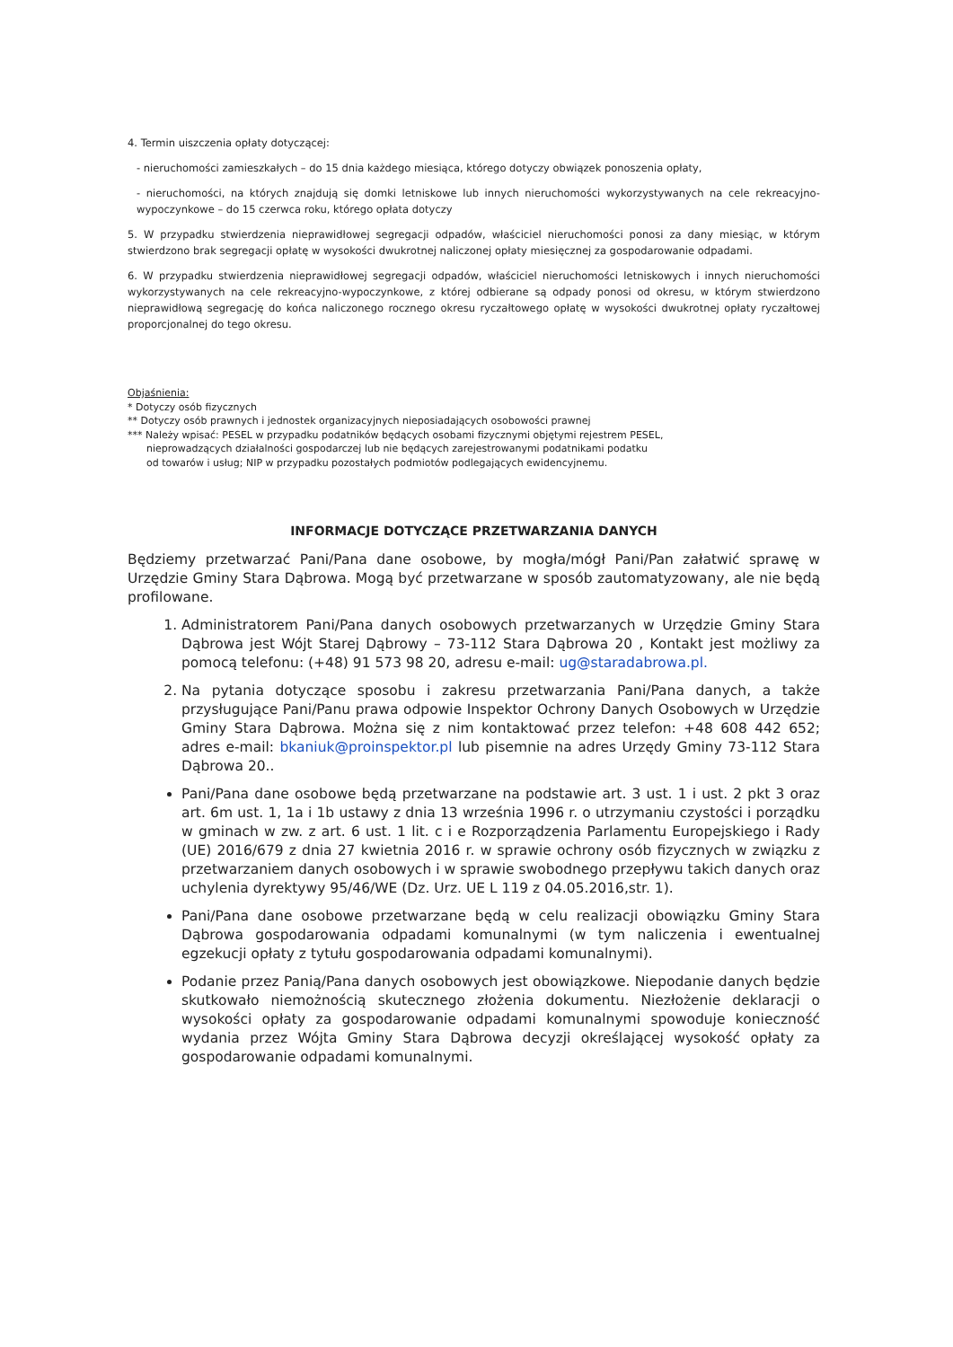4. Termin uiszczenia opłaty dotyczącej:
- nieruchomości zamieszkałych – do 15 dnia każdego miesiąca, którego dotyczy obwiązek ponoszenia opłaty,
- nieruchomości, na których znajdują się domki letniskowe lub innych nieruchomości wykorzystywanych na cele rekreacyjno-wypoczynkowe – do 15 czerwca roku, którego opłata dotyczy
5. W przypadku stwierdzenia nieprawidłowej segregacji odpadów, właściciel nieruchomości ponosi za dany miesiąc, w którym stwierdzono brak segregacji opłatę w wysokości dwukrotnej naliczonej opłaty miesięcznej za gospodarowanie odpadami.
6. W przypadku stwierdzenia nieprawidłowej segregacji odpadów, właściciel nieruchomości letniskowych i innych nieruchomości wykorzystywanych na cele rekreacyjno-wypoczynkowe, z której odbierane są odpady ponosi od okresu, w którym stwierdzono nieprawidłową segregację do końca naliczonego rocznego okresu ryczałtowego opłatę w wysokości dwukrotnej opłaty ryczałtowej proporcjonalnej do tego okresu.
Objaśnienia:
* Dotyczy osób fizycznych
** Dotyczy osób prawnych i jednostek organizacyjnych nieposiadających osobowości prawnej
*** Należy wpisać: PESEL w przypadku podatników będących osobami fizycznymi objętymi rejestrem PESEL,
nieprowadzących działalności gospodarczej lub nie będących zarejestrowanymi podatnikami podatku
od towarów i usług; NIP w przypadku pozostałych podmiotów podlegających ewidencyjnemu.
INFORMACJE DOTYCZĄCE PRZETWARZANIA DANYCH
Będziemy przetwarzać Pani/Pana dane osobowe, by mogła/mógł Pani/Pan załatwić sprawę w Urzędzie Gminy Stara Dąbrowa. Mogą być przetwarzane w sposób zautomatyzowany, ale nie będą profilowane.
1. Administratorem Pani/Pana danych osobowych przetwarzanych w Urzędzie Gminy Stara Dąbrowa jest Wójt Starej Dąbrowy – 73-112 Stara Dąbrowa 20 , Kontakt jest możliwy za pomocą telefonu: (+48) 91 573 98 20, adresu e-mail: ug@staradabrowa.pl.
2. Na pytania dotyczące sposobu i zakresu przetwarzania Pani/Pana danych, a także przysługujące Pani/Panu prawa odpowie Inspektor Ochrony Danych Osobowych w Urzędzie Gminy Stara Dąbrowa. Można się z nim kontaktować przez telefon: +48 608 442 652; adres e-mail: bkaniuk@proinspektor.pl lub pisemnie na adres Urzędy Gminy 73-112 Stara Dąbrowa 20..
Pani/Pana dane osobowe będą przetwarzane na podstawie art. 3 ust. 1 i ust. 2 pkt 3 oraz art. 6m ust. 1, 1a i 1b ustawy z dnia 13 września 1996 r. o utrzymaniu czystości i porządku w gminach w zw. z art. 6 ust. 1 lit. c i e Rozporządzenia Parlamentu Europejskiego i Rady (UE) 2016/679 z dnia 27 kwietnia 2016 r. w sprawie ochrony osób fizycznych w związku z przetwarzaniem danych osobowych i w sprawie swobodnego przepływu takich danych oraz uchylenia dyrektywy 95/46/WE (Dz. Urz. UE L 119 z 04.05.2016,str. 1).
Pani/Pana dane osobowe przetwarzane będą w celu realizacji obowiązku Gminy Stara Dąbrowa gospodarowania odpadami komunalnymi (w tym naliczenia i ewentualnej egzekucji opłaty z tytułu gospodarowania odpadami komunalnymi).
Podanie przez Panią/Pana danych osobowych jest obowiązkowe. Niepodanie danych będzie skutkowało niemożnością skutecznego złożenia dokumentu. Niezłożenie deklaracji o wysokości opłaty za gospodarowanie odpadami komunalnymi spowoduje konieczność wydania przez Wójta Gminy Stara Dąbrowa decyzji określającej wysokość opłaty za gospodarowanie odpadami komunalnymi.